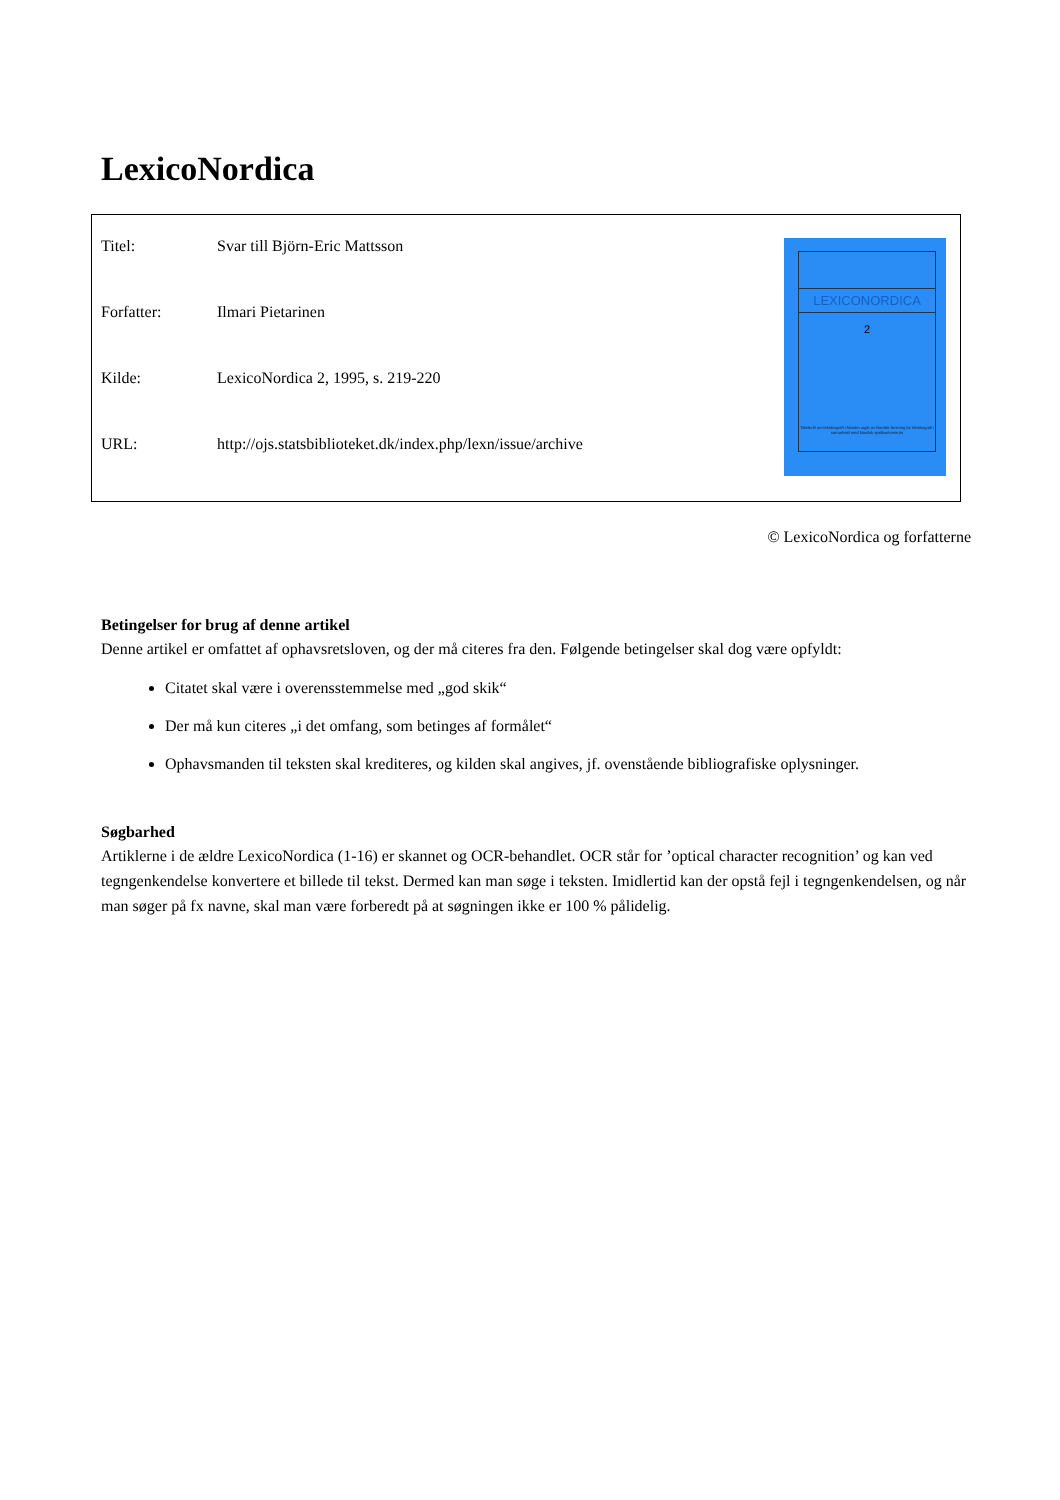LexicoNordica
| Titel: | Svar till Björn-Eric Mattsson |
| Forfatter: | Ilmari Pietarinen |
| Kilde: | LexicoNordica 2, 1995, s. 219-220 |
| URL: | http://ojs.statsbiblioteket.dk/index.php/lexn/issue/archive |
LEXICONORDICA
2
Tidsskrift om leksikografi i Norden utgitt av Nordisk forening for leksikografi i samarbeid med Nordisk språksekretariat
© LexicoNordica og forfatterne
Betingelser for brug af denne artikel
Denne artikel er omfattet af ophavsretsloven, og der må citeres fra den. Følgende betingelser skal dog være opfyldt:
Citatet skal være i overensstemmelse med „god skik“
Der må kun citeres „i det omfang, som betinges af formålet“
Ophavsmanden til teksten skal krediteres, og kilden skal angives, jf. ovenstående bibliografiske oplysninger.
Søgbarhed
Artiklerne i de ældre LexicoNordica (1-16) er skannet og OCR-behandlet. OCR står for ’optical character recognition’ og kan ved tegngenkendelse konvertere et billede til tekst. Dermed kan man søge i teksten. Imidlertid kan der opstå fejl i tegngenkendelsen, og når man søger på fx navne, skal man være forberedt på at søgningen ikke er 100 % pålidelig.